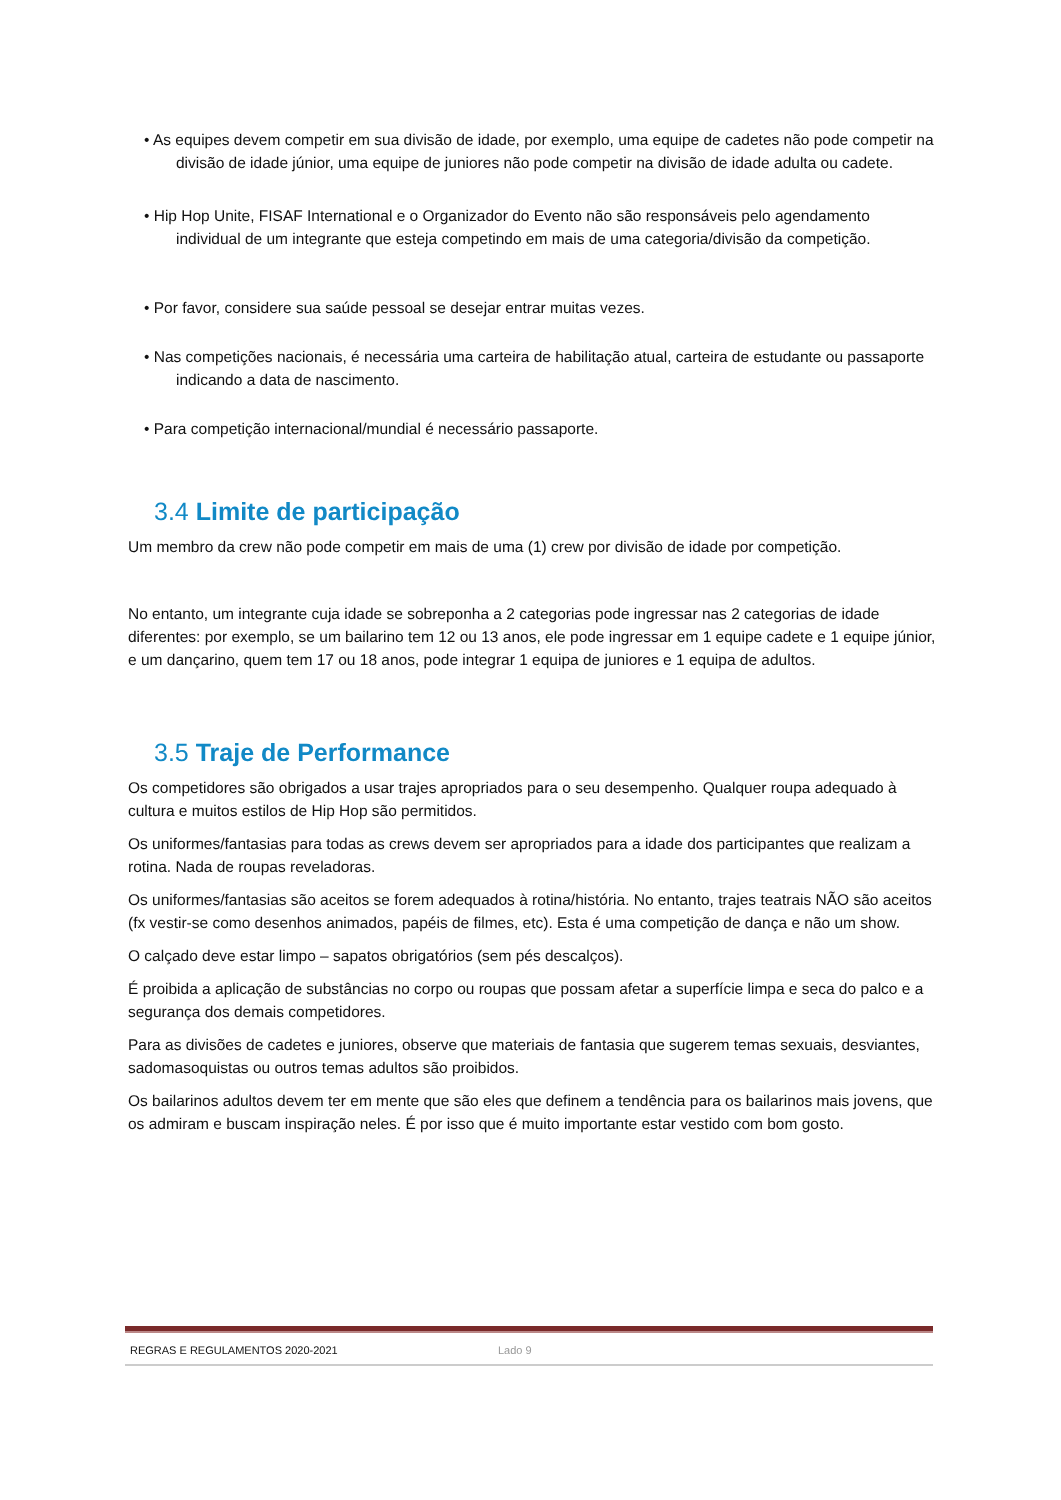• As equipes devem competir em sua divisão de idade, por exemplo, uma equipe de cadetes não pode competir na divisão de idade júnior, uma equipe de juniores não pode competir na divisão de idade adulta ou cadete.
• Hip Hop Unite, FISAF International e o Organizador do Evento não são responsáveis pelo agendamento individual de um integrante que esteja competindo em mais de uma categoria/divisão da competição.
• Por favor, considere sua saúde pessoal se desejar entrar muitas vezes.
• Nas competições nacionais, é necessária uma carteira de habilitação atual, carteira de estudante ou passaporte indicando a data de nascimento.
• Para competição internacional/mundial é necessário passaporte.
3.4 Limite de participação
Um membro da crew não pode competir em mais de uma (1) crew por divisão de idade por competição.
No entanto, um integrante cuja idade se sobreponha a 2 categorias pode ingressar nas 2 categorias de idade diferentes: por exemplo, se um bailarino tem 12 ou 13 anos, ele pode ingressar em 1 equipe cadete e 1 equipe júnior, e um dançarino, quem tem 17 ou 18 anos, pode integrar 1 equipa de juniores e 1 equipa de adultos.
3.5 Traje de Performance
Os competidores são obrigados a usar trajes apropriados para o seu desempenho. Qualquer roupa adequado à cultura e muitos estilos de Hip Hop são permitidos.
Os uniformes/fantasias para todas as crews devem ser apropriados para a idade dos participantes que realizam a rotina. Nada de roupas reveladoras.
Os uniformes/fantasias são aceitos se forem adequados à rotina/história. No entanto, trajes teatrais NÃO são aceitos (fx vestir-se como desenhos animados, papéis de filmes, etc). Esta é uma competição de dança e não um show.
O calçado deve estar limpo – sapatos obrigatórios (sem pés descalços).
É proibida a aplicação de substâncias no corpo ou roupas que possam afetar a superfície limpa e seca do palco e a segurança dos demais competidores.
Para as divisões de cadetes e juniores, observe que materiais de fantasia que sugerem temas sexuais, desviantes, sadomasoquistas ou outros temas adultos são proibidos.
Os bailarinos adultos devem ter em mente que são eles que definem a tendência para os bailarinos mais jovens, que os admiram e buscam inspiração neles. É por isso que é muito importante estar vestido com bom gosto.
REGRAS E REGULAMENTOS 2020-2021 Lado 9